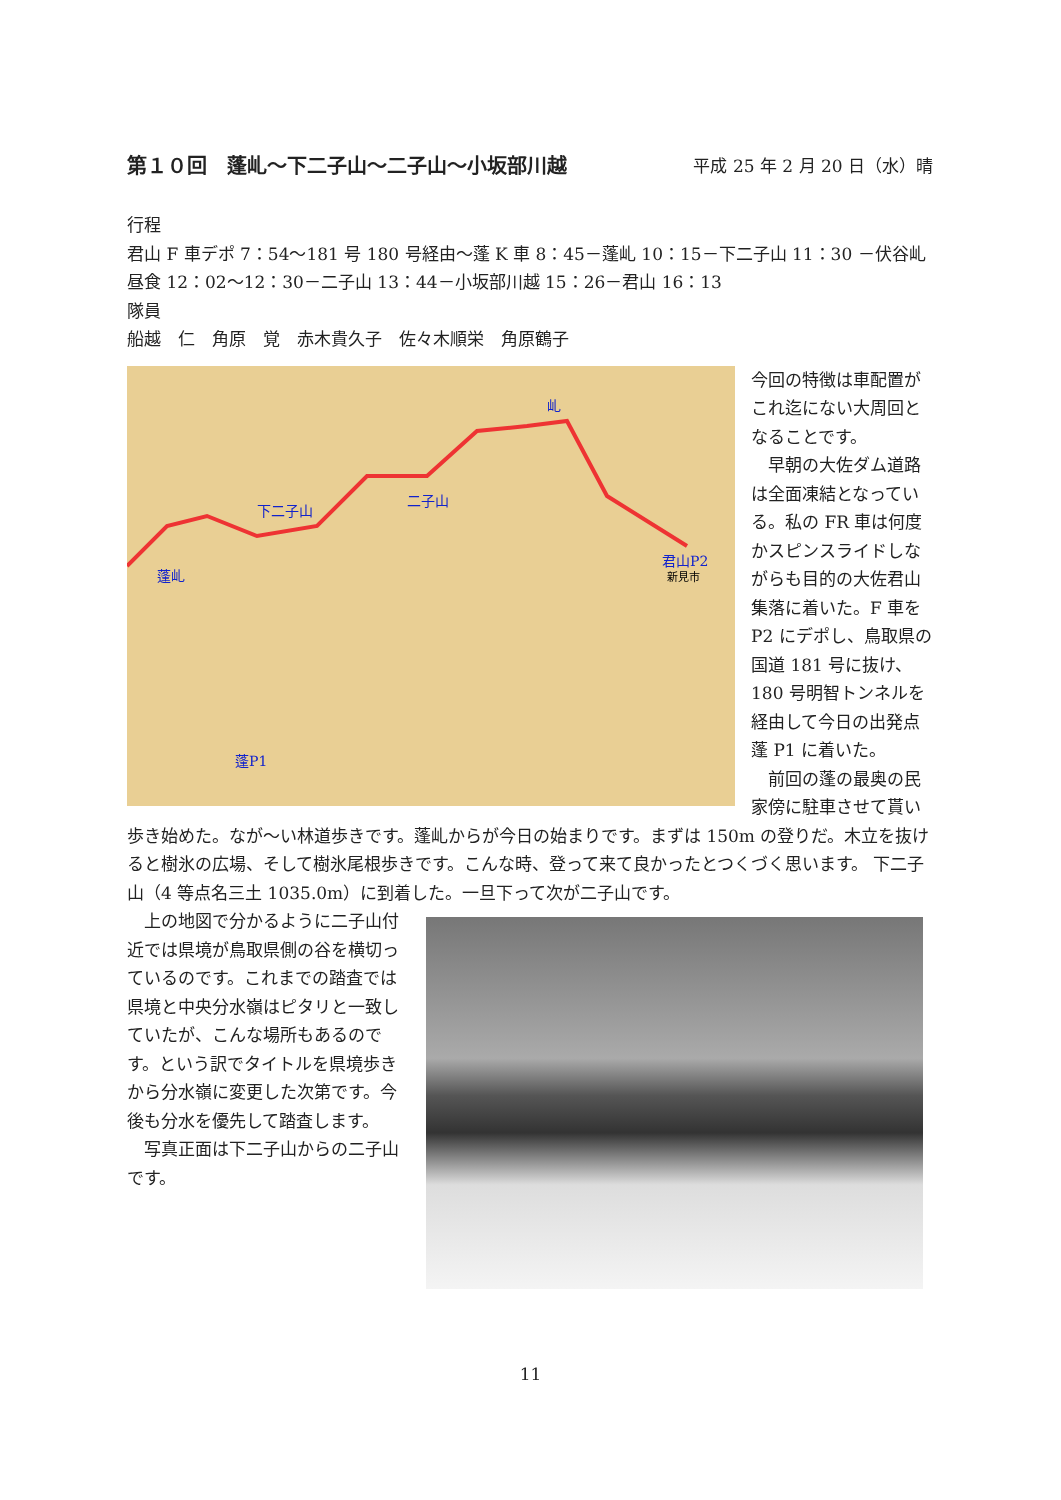第１０回　蓬乢～下二子山～二子山～小坂部川越 平成 25 年 2 月 20 日（水）晴
行程
君山 F 車デポ 7：54～181 号 180 号経由～蓬 K 車 8：45－蓬乢 10：15－下二子山 11：30 －伏谷乢昼食 12：02～12：30－二子山 13：44－小坂部川越 15：26－君山 16：13
隊員
船越　仁　角原　覚　赤木貴久子　佐々木順栄　角原鶴子
下二子山
二子山
君山P2
新見市
蓬乢
蓬P1
乢
今回の特徴は車配置がこれ迄にない大周回となることです。
　早朝の大佐ダム道路は全面凍結となっている。私の FR 車は何度かスピンスライドしながらも目的の大佐君山集落に着いた。F 車を P2 にデポし、鳥取県の国道 181 号に抜け、180 号明智トンネルを経由して今日の出発点蓬 P1 に着いた。
　前回の蓬の最奥の民家傍に駐車させて貰い歩き始めた。なが～い林道歩きです。蓬乢からが今日の始まりです。まずは 150m の登りだ。木立を抜けると樹氷の広場、そして樹氷尾根歩きです。こんな時、登って来て良かったとつくづく思います。 下二子山（4 等点名三土 1035.0m）に到着した。一旦下って次が二子山です。
　上の地図で分かるように二子山付近では県境が鳥取県側の谷を横切っているのです。これまでの踏査では県境と中央分水嶺はピタリと一致していたが、こんな場所もあるのです。という訳でタイトルを県境歩きから分水嶺に変更した次第です。今後も分水を優先して踏査します。
　写真正面は下二子山からの二子山です。
11